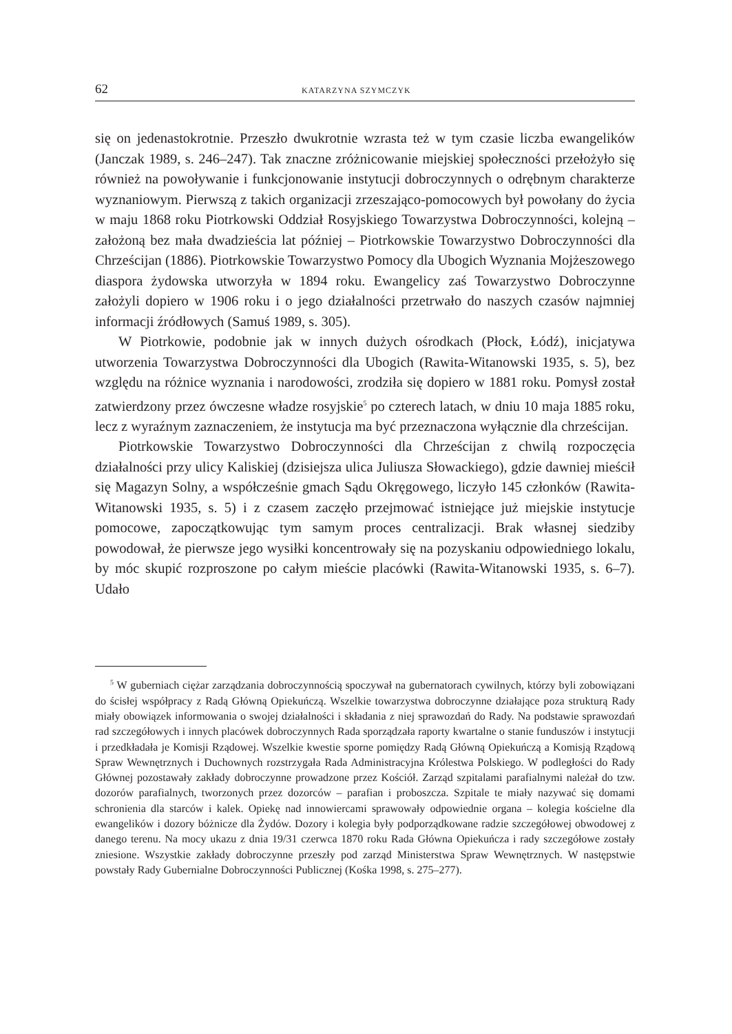62 KATARZYNA SZYMCZYK
się on jedenastokrotnie. Przeszło dwukrotnie wzrasta też w tym czasie liczba ewangelików (Janczak 1989, s. 246–247). Tak znaczne zróżnicowanie miejskiej społeczności przełożyło się również na powoływanie i funkcjonowanie instytucji dobroczynnych o odrębnym charakterze wyznaniowym. Pierwszą z takich organizacji zrzeszająco-pomocowych był powołany do życia w maju 1868 roku Piotrkowski Oddział Rosyjskiego Towarzystwa Dobroczynności, kolejną – założoną bez mała dwadzieścia lat później – Piotrkowskie Towarzystwo Dobroczynności dla Chrześcijan (1886). Piotrkowskie Towarzystwo Pomocy dla Ubogich Wyznania Mojżeszowego diaspora żydowska utworzyła w 1894 roku. Ewangelicy zaś Towarzystwo Dobroczynne założyli dopiero w 1906 roku i o jego działalności przetrwało do naszych czasów najmniej informacji źródłowych (Samuś 1989, s. 305).
W Piotrkowie, podobnie jak w innych dużych ośrodkach (Płock, Łódź), inicjatywa utworzenia Towarzystwa Dobroczynności dla Ubogich (Rawita-Witanowski 1935, s. 5), bez względu na różnice wyznania i narodowości, zrodziła się dopiero w 1881 roku. Pomysł został zatwierdzony przez ówczesne władze rosyjskie<sup>5</sup> po czterech latach, w dniu 10 maja 1885 roku, lecz z wyraźnym zaznaczeniem, że instytucja ma być przeznaczona wyłącznie dla chrześcijan.
Piotrkowskie Towarzystwo Dobroczynności dla Chrześcijan z chwilą rozpoczęcia działalności przy ulicy Kaliskiej (dzisiejsza ulica Juliusza Słowackiego), gdzie dawniej mieścił się Magazyn Solny, a współcześnie gmach Sądu Okręgowego, liczyło 145 członków (Rawita-Witanowski 1935, s. 5) i z czasem zaczęło przejmować istniejące już miejskie instytucje pomocowe, zapoczątkowując tym samym proces centralizacji. Brak własnej siedziby powodował, że pierwsze jego wysiłki koncentrowały się na pozyskaniu odpowiedniego lokalu, by móc skupić rozproszone po całym mieście placówki (Rawita-Witanowski 1935, s. 6–7). Udało
<sup>5</sup> W guberniach ciężar zarządzania dobroczynnością spoczywał na gubernatorach cywilnych, którzy byli zobowiązani do ścisłej współpracy z Radą Główną Opiekuńczą. Wszelkie towarzystwa dobroczynne działające poza strukturą Rady miały obowiązek informowania o swojej działalności i składania z niej sprawozdań do Rady. Na podstawie sprawozdań rad szczegółowych i innych placówek dobroczynnych Rada sporządzała raporty kwartalne o stanie funduszów i instytucji i przedkładała je Komisji Rządowej. Wszelkie kwestie sporne pomiędzy Radą Główną Opiekuńczą a Komisją Rządową Spraw Wewnętrznych i Duchownych rozstrzygała Rada Administracyjna Królestwa Polskiego. W podległości do Rady Głównej pozostawały zakłady dobroczynne prowadzone przez Kościół. Zarząd szpitalami parafialnymi należał do tzw. dozorów parafialnych, tworzonych przez dozorców – parafian i proboszcza. Szpitale te miały nazywać się domami schronienia dla starców i kalek. Opiekę nad innowiercami sprawowały odpowiednie organa – kolegia kościelne dla ewangelików i dozory bóżnicze dla Żydów. Dozory i kolegia były podporządkowane radzie szczegółowej obwodowej z danego terenu. Na mocy ukazu z dnia 19/31 czerwca 1870 roku Rada Główna Opiekuńcza i rady szczegółowe zostały zniesione. Wszystkie zakłady dobroczynne przeszły pod zarząd Ministerstwa Spraw Wewnętrznych. W następstwie powstały Rady Gubernialne Dobroczynności Publicznej (Kośka 1998, s. 275–277).